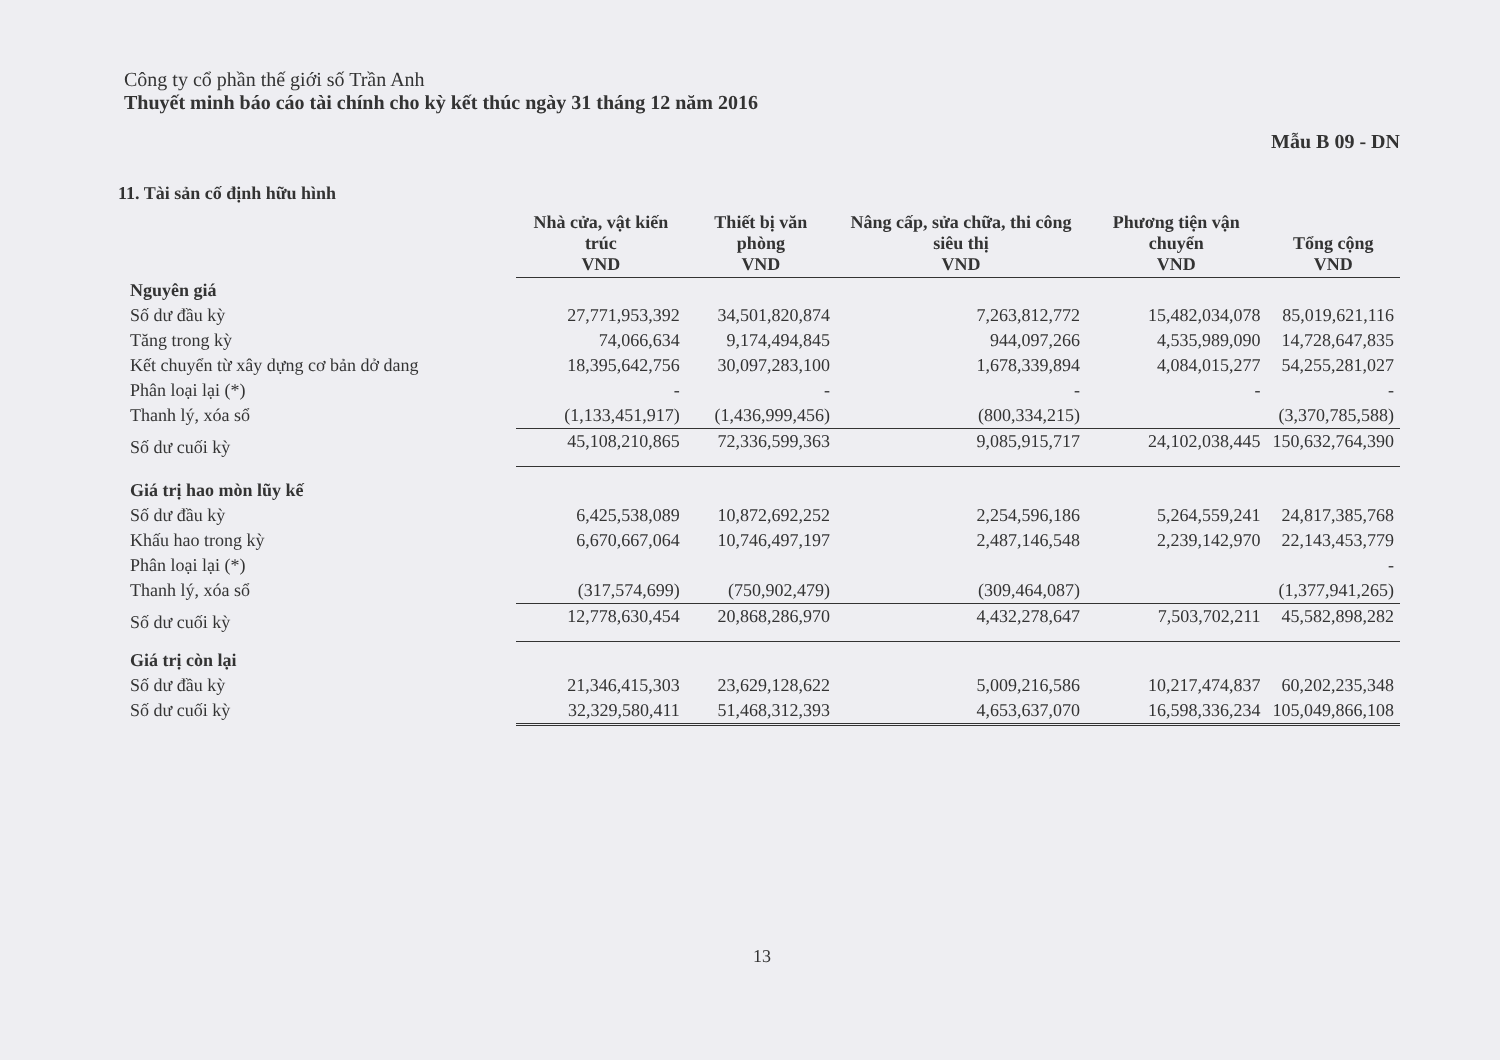Công ty cổ phần thế giới số Trần Anh
Thuyết minh báo cáo tài chính cho kỳ kết thúc ngày 31 tháng 12 năm 2016
Mẫu B 09 - DN
11. Tài sản cố định hữu hình
| | Nhà cửa, vật kiến trúc VND | Thiết bị văn phòng VND | Nâng cấp, sửa chữa, thi công siêu thị VND | Phương tiện vận chuyển VND | Tổng cộng VND |
| --- | --- | --- | --- | --- | --- |
| Nguyên giá | | | | | |
| Số dư đầu kỳ | 27,771,953,392 | 34,501,820,874 | 7,263,812,772 | 15,482,034,078 | 85,019,621,116 |
| Tăng trong kỳ | 74,066,634 | 9,174,494,845 | 944,097,266 | 4,535,989,090 | 14,728,647,835 |
| Kết chuyển từ xây dựng cơ bản dở dang | 18,395,642,756 | 30,097,283,100 | 1,678,339,894 | 4,084,015,277 | 54,255,281,027 |
| Phân loại lại (*) | - | - | - | - | - |
| Thanh lý, xóa sổ | (1,133,451,917) | (1,436,999,456) | (800,334,215) | | (3,370,785,588) |
| Số dư cuối kỳ | 45,108,210,865 | 72,336,599,363 | 9,085,915,717 | 24,102,038,445 | 150,632,764,390 |
| Giá trị hao mòn lũy kế | | | | | |
| Số dư đầu kỳ | 6,425,538,089 | 10,872,692,252 | 2,254,596,186 | 5,264,559,241 | 24,817,385,768 |
| Khấu hao trong kỳ | 6,670,667,064 | 10,746,497,197 | 2,487,146,548 | 2,239,142,970 | 22,143,453,779 |
| Phân loại lại (*) | | | | | - |
| Thanh lý, xóa sổ | (317,574,699) | (750,902,479) | (309,464,087) | | (1,377,941,265) |
| Số dư cuối kỳ | 12,778,630,454 | 20,868,286,970 | 4,432,278,647 | 7,503,702,211 | 45,582,898,282 |
| Giá trị còn lại | | | | | |
| Số dư đầu kỳ | 21,346,415,303 | 23,629,128,622 | 5,009,216,586 | 10,217,474,837 | 60,202,235,348 |
| Số dư cuối kỳ | 32,329,580,411 | 51,468,312,393 | 4,653,637,070 | 16,598,336,234 | 105,049,866,108 |
13